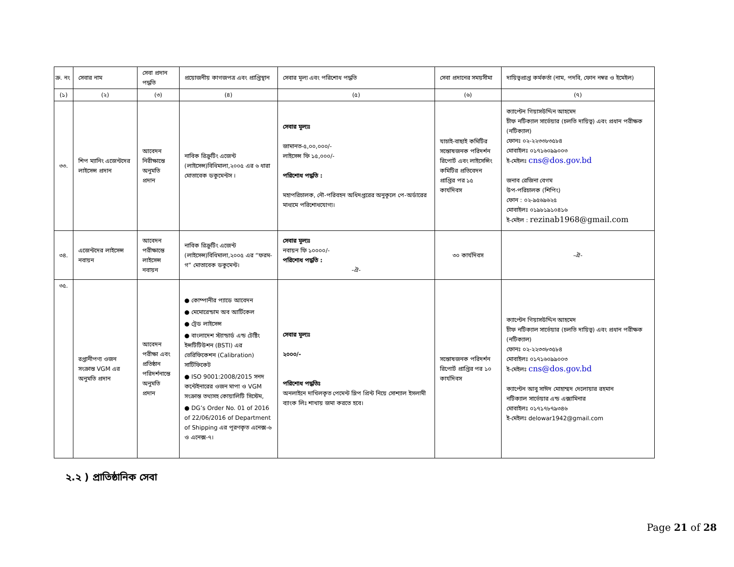| ক্র. নং | সেবার নাম | সেবা প্রদান পদ্ধতি | প্রয়োজনীয় কাগজপত্র এবং প্রাপ্তিস্থান | সেবার মূল্য এবং পরিশোধ পদ্ধতি | সেবা প্রদানের সময়সীমা | দায়িত্বপ্রাপ্ত কর্মকর্তা (নাম, পদবি, ফোন নম্বর ও ইমেইল) |
| --- | --- | --- | --- | --- | --- | --- |
| (১) | (২) | (৩) | (৪) | (৫) | (৬) | (৭) |
| ৩৩. | শিপ ম্যানিং এজেন্টদের লাইসেন্স প্রদান | আবেদন নিরীক্ষান্তে অনুমতি প্রদান | নাবিক রিক্রুটিং এজেন্ট (লাইসেন্স)বিধিমালা,২০০৫ এর ৬ ধারা মোতাবেক ডকুমেন্টস । | সেবার মূল্যঃ জামানত-৫,০০,০০০/- লাইসেন্স ফি ১৫,০০০/- পরিশোধ পদ্ধতি : মহাপরিচালক, নৌ-পরিবহন অধিদপ্তরের অনুকূলে পে-অর্ডারের মাধ্যমে পরিশোধযোগ্য। | যাচাই-বাছাই কমিটির সন্তোষজনক পরিদর্শন রিপোর্ট এবং লাইসেন্সিং কমিটির প্রতিবেদন প্রাপ্তির পর ১৫ কার্যদিবস | ক্যাপ্টেন গিয়াসউদ্দিন আহমেদ চীফ নটিক্যাল সার্ভেয়ার (চলতি দায়িত্ব) এবং প্রধান পরীক্ষক (নটিক্যাল) ফোনঃ ০২-২২৩৩৮৩৫৮৪ মোবাইলঃ ০১৭১৬০৯৯০০৩ ই-মেইলঃ cns@dos.gov.bd জনাব রেজিনা বেগম উপ-পরিচালক (শিপিং) ফোন : ০২-৯৫৬৯৬২৫ মোবাইলঃ ০১৯৮১৯১০৪১৬ ই-মেইল : rezinab1968@gmail.com |
| ৩৪. | এজেন্টদের লাইসেন্স নবায়ন | আবেদন পরীক্ষান্তে লাইসেন্স নবায়ন | নাবিক রিক্রুটিং এজেন্ট (লাইসেন্স)বিধিমালা,২০০৫ এর “ফরম-গ” মোতাবেক ডকুমেন্ট। | সেবার মূল্যঃ নবায়ন ফি ১০০০০/- পরিশোধ পদ্ধতি : -ঐ- | ৩০ কার্যদিবস | -ঐ- |
| ৩৫. | রপ্তানীপণ্য ওজন সংক্রান্ত VGM এর অনুমতি প্রদান | আবেদন পরীক্ষা এবং প্রতিষ্ঠান পরিদর্শনান্তে অনুমতি প্রদান | ● কোম্পানীর প্যাডে আবেদন ● মেমোরেন্ডাম অব আর্টিকেল ● ট্রেড লাইসেন্স ● বাংলাদেশ স্ট্যান্ডার্ড এন্ড টেষ্টিং ইন্সটিটিউশন (BSTI) এর ভেরিফিকেশন (Calibration) সার্টিফিকেট ● ISO 9001:2008/2015 সনদ কন্টেইনারের ওজন মাপা ও VGM সংক্রান্ত তথ্যসহ কোয়ালিটি সিস্টেম, ● DG’s Order No. 01 of 2016 of 22/06/2016 of Department of Shipping এর পূরণকৃত এনেক্স-৬ ও এনেক্স-৭। | সেবার মূল্যঃ ২০০০/- পরিশোধ পদ্ধতিঃ অনলাইনে দাখিলকৃত পেমেন্ট স্লিপ প্রিন্ট নিয়ে সোশ্যাল ইসলামী ব্যাংক লিঃ শাখায় জমা করতে হবে। | সন্তোষজনক পরিদর্শন রিপোর্ট প্রাপ্তির পর ১০ কার্যদিবস | ক্যাপ্টেন গিয়াসউদ্দিন আহমেদ চীফ নটিক্যাল সার্ভেয়ার (চলতি দায়িত্ব) এবং প্রধান পরীক্ষক (নটিক্যাল) ফোনঃ ০২-২২৩৩৮৩৫৮৪ মোবাইলঃ ০১৭১৬০৯৯০০৩ ই-মেইলঃ cns@dos.gov.bd ক্যাপ্টেন আবু সাঈদ মোহাম্মদ দেলোয়ার রহমান নটিক্যাল সার্ভেয়ার এন্ড এক্সামিনার মোবাইলঃ ০১৭১৭৮৭৯৩৪৬ ই-মেইলঃ delowar1942@gmail.com |
২.২ ) প্রাতিষ্ঠানিক সেবা
Page 21 of 28